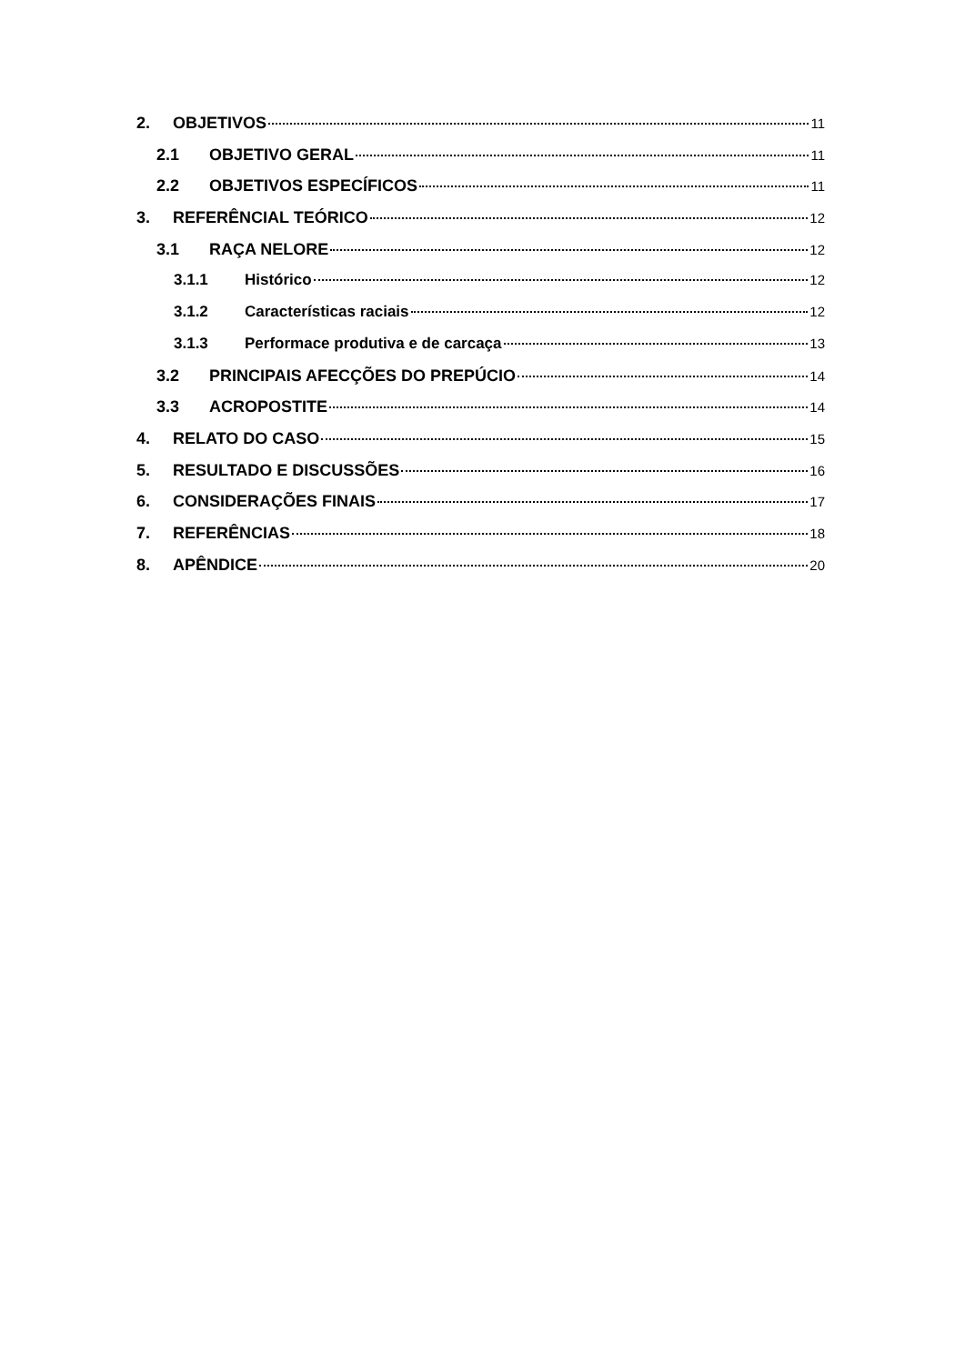2. OBJETIVOS 11
2.1 OBJETIVO GERAL 11
2.2 OBJETIVOS ESPECÍFICOS 11
3. REFERÊNCIAL TEÓRICO 12
3.1 RAÇA NELORE 12
3.1.1 Histórico 12
3.1.2 Características raciais 12
3.1.3 Performace produtiva e de carcaça 13
3.2 PRINCIPAIS AFECÇÕES DO PREPÚCIO 14
3.3 ACROPOSTITE 14
4. RELATO DO CASO 15
5. RESULTADO E DISCUSSÕES 16
6. CONSIDERAÇÕES FINAIS 17
7. REFERÊNCIAS 18
8. APÊNDICE 20